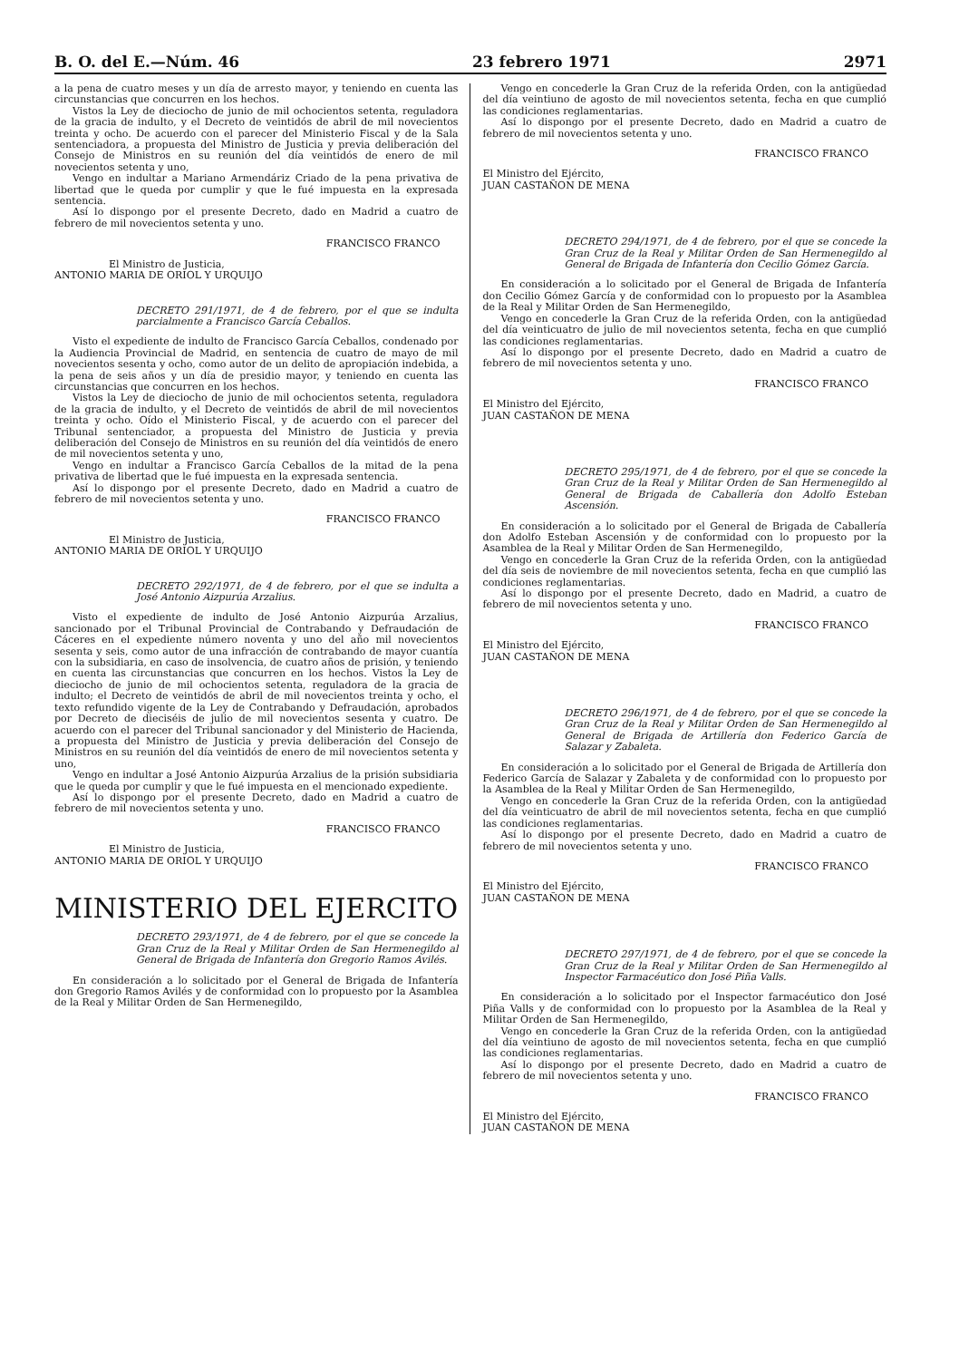B. O. del E.—Núm. 46 23 febrero 1971 2971
a la pena de cuatro meses y un día de arresto mayor, y teniendo en cuenta las circunstancias que concurren en los hechos.
Vistos la Ley de dieciocho de junio de mil ochocientos setenta, reguladora de la gracia de indulto, y el Decreto de veintidós de abril de mil novecientos treinta y ocho. De acuerdo con el parecer del Ministerio Fiscal y de la Sala sentenciadora, a propuesta del Ministro de Justicia y previa deliberación del Consejo de Ministros en su reunión del día veintidós de enero de mil novecientos setenta y uno,
Vengo en indultar a Mariano Armendáriz Criado de la pena privativa de libertad que le queda por cumplir y que le fué impuesta en la expresada sentencia.
Así lo dispongo por el presente Decreto, dado en Madrid a cuatro de febrero de mil novecientos setenta y uno.
FRANCISCO FRANCO
El Ministro de Justicia,
ANTONIO MARIA DE ORIOL Y URQUIJO
DECRETO 291/1971, de 4 de febrero, por el que se indulta parcialmente a Francisco García Ceballos.
Visto el expediente de indulto de Francisco García Ceballos, condenado por la Audiencia Provincial de Madrid, en sentencia de cuatro de mayo de mil novecientos sesenta y ocho, como autor de un delito de apropiación indebida, a la pena de seis años y un día de presidio mayor, y teniendo en cuenta las circunstancias que concurren en los hechos.
Vistos la Ley de dieciocho de junio de mil ochocientos setenta, reguladora de la gracia de indulto, y el Decreto de veintidós de abril de mil novecientos treinta y ocho. Oído el Ministerio Fiscal, y de acuerdo con el parecer del Tribunal sentenciador, a propuesta del Ministro de Justicia y previa deliberación del Consejo de Ministros en su reunión del día veintidós de enero de mil novecientos setenta y uno,
Vengo en indultar a Francisco García Ceballos de la mitad de la pena privativa de libertad que le fué impuesta en la expresada sentencia.
Así lo dispongo por el presente Decreto, dado en Madrid a cuatro de febrero de mil novecientos setenta y uno.
FRANCISCO FRANCO
El Ministro de Justicia,
ANTONIO MARIA DE ORIOL Y URQUIJO
DECRETO 292/1971, de 4 de febrero, por el que se indulta a José Antonio Aizpurúa Arzalius.
Visto el expediente de indulto de José Antonio Aizpurúa Arzalius, sancionado por el Tribunal Provincial de Contrabando y Defraudación de Cáceres en el expediente número noventa y uno del año mil novecientos sesenta y seis, como autor de una infracción de contrabando de mayor cuantía con la subsidiaria, en caso de insolvencia, de cuatro años de prisión, y teniendo en cuenta las circunstancias que concurren en los hechos. Vistos la Ley de dieciocho de junio de mil ochocientos setenta, reguladora de la gracia de indulto; el Decreto de veintidós de abril de mil novecientos treinta y ocho, el texto refundido vigente de la Ley de Contrabando y Defraudación, aprobados por Decreto de dieciséis de julio de mil novecientos sesenta y cuatro. De acuerdo con el parecer del Tribunal sancionador y del Ministerio de Hacienda, a propuesta del Ministro de Justicia y previa deliberación del Consejo de Ministros en su reunión del día veintidós de enero de mil novecientos setenta y uno,
Vengo en indultar a José Antonio Aizpurúa Arzalius de la prisión subsidiaria que le queda por cumplir y que le fué impuesta en el mencionado expediente.
Así lo dispongo por el presente Decreto, dado en Madrid a cuatro de febrero de mil novecientos setenta y uno.
FRANCISCO FRANCO
El Ministro de Justicia,
ANTONIO MARIA DE ORIOL Y URQUIJO
MINISTERIO DEL EJERCITO
DECRETO 293/1971, de 4 de febrero, por el que se concede la Gran Cruz de la Real y Militar Orden de San Hermenegildo al General de Brigada de Infantería don Gregorio Ramos Avilés.
En consideración a lo solicitado por el General de Brigada de Infantería don Gregorio Ramos Avilés y de conformidad con lo propuesto por la Asamblea de la Real y Militar Orden de San Hermenegildo,
Vengo en concederle la Gran Cruz de la referida Orden, con la antigüedad del día veintiuno de agosto de mil novecientos setenta, fecha en que cumplió las condiciones reglamentarias.
Así lo dispongo por el presente Decreto, dado en Madrid a cuatro de febrero de mil novecientos setenta y uno.
FRANCISCO FRANCO
El Ministro del Ejército,
JUAN CASTAÑON DE MENA
DECRETO 294/1971, de 4 de febrero, por el que se concede la Gran Cruz de la Real y Militar Orden de San Hermenegildo al General de Brigada de Infantería don Cecilio Gómez García.
En consideración a lo solicitado por el General de Brigada de Infantería don Cecilio Gómez García y de conformidad con lo propuesto por la Asamblea de la Real y Militar Orden de San Hermenegildo,
Vengo en concederle la Gran Cruz de la referida Orden, con la antigüedad del día veinticuatro de julio de mil novecientos setenta, fecha en que cumplió las condiciones reglamentarias.
Así lo dispongo por el presente Decreto, dado en Madrid a cuatro de febrero de mil novecientos setenta y uno.
FRANCISCO FRANCO
El Ministro del Ejército,
JUAN CASTAÑON DE MENA
DECRETO 295/1971, de 4 de febrero, por el que se concede la Gran Cruz de la Real y Militar Orden de San Hermenegildo al General de Brigada de Caballería don Adolfo Esteban Ascensión.
En consideración a lo solicitado por el General de Brigada de Caballería don Adolfo Esteban Ascensión y de conformidad con lo propuesto por la Asamblea de la Real y Militar Orden de San Hermenegildo,
Vengo en concederle la Gran Cruz de la referida Orden, con la antigüedad del día seis de noviembre de mil novecientos setenta, fecha en que cumplió las condiciones reglamentarias.
Así lo dispongo por el presente Decreto, dado en Madrid, a cuatro de febrero de mil novecientos setenta y uno.
FRANCISCO FRANCO
El Ministro del Ejército,
JUAN CASTAÑON DE MENA
DECRETO 296/1971, de 4 de febrero, por el que se concede la Gran Cruz de la Real y Militar Orden de San Hermenegildo al General de Brigada de Artillería don Federico García de Salazar y Zabaleta.
En consideración a lo solicitado por el General de Brigada de Artillería don Federico García de Salazar y Zabaleta y de conformidad con lo propuesto por la Asamblea de la Real y Militar Orden de San Hermenegildo,
Vengo en concederle la Gran Cruz de la referida Orden, con la antigüedad del día veinticuatro de abril de mil novecientos setenta, fecha en que cumplió las condiciones reglamentarias.
Así lo dispongo por el presente Decreto, dado en Madrid a cuatro de febrero de mil novecientos setenta y uno.
FRANCISCO FRANCO
El Ministro del Ejército,
JUAN CASTAÑON DE MENA
DECRETO 297/1971, de 4 de febrero, por el que se concede la Gran Cruz de la Real y Militar Orden de San Hermenegildo al Inspector Farmacéutico don José Piña Valls.
En consideración a lo solicitado por el Inspector farmacéutico don José Piña Valls y de conformidad con lo propuesto por la Asamblea de la Real y Militar Orden de San Hermenegildo,
Vengo en concederle la Gran Cruz de la referida Orden, con la antigüedad del día veintiuno de agosto de mil novecientos setenta, fecha en que cumplió las condiciones reglamentarias.
Así lo dispongo por el presente Decreto, dado en Madrid a cuatro de febrero de mil novecientos setenta y uno.
FRANCISCO FRANCO
El Ministro del Ejército,
JUAN CASTAÑON DE MENA